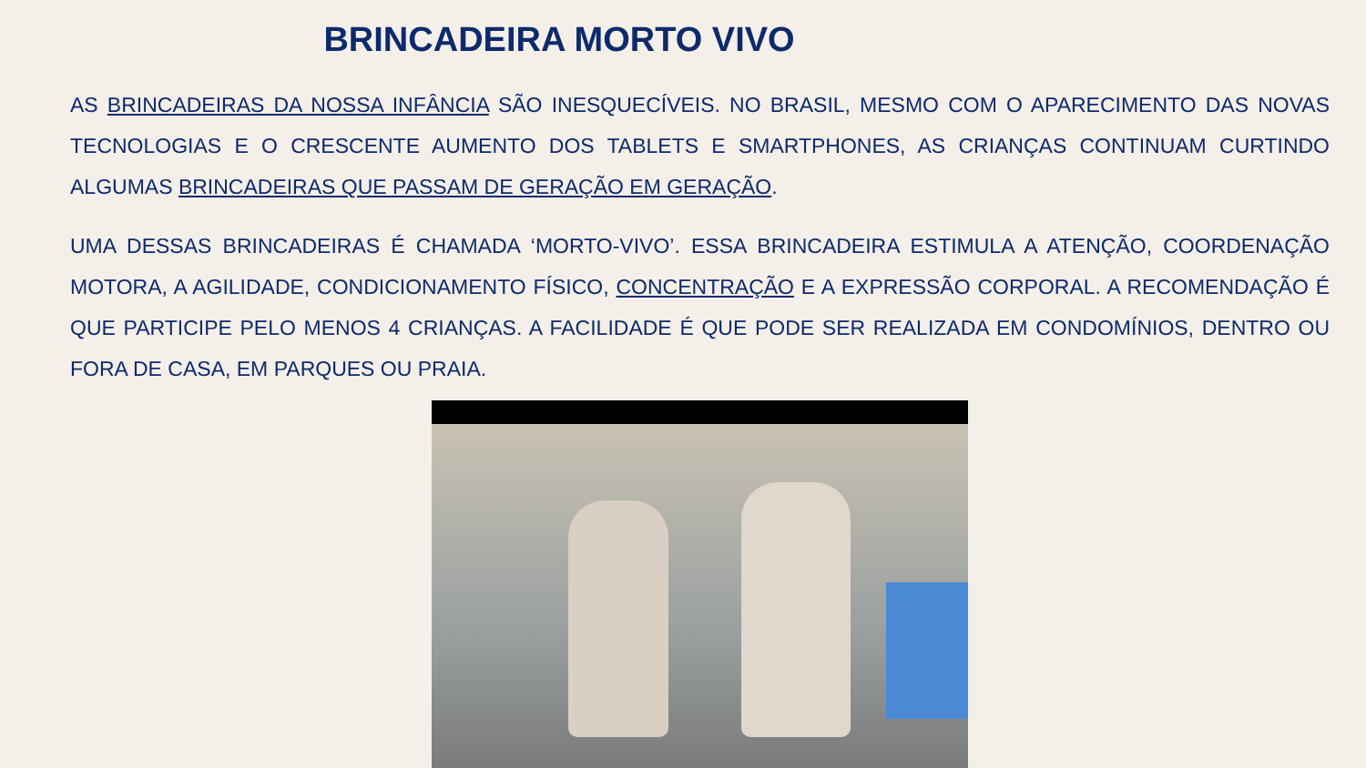BRINCADEIRA MORTO VIVO
AS BRINCADEIRAS DA NOSSA INFÂNCIA SÃO INESQUECÍVEIS. NO BRASIL, MESMO COM O APARECIMENTO DAS NOVAS TECNOLOGIAS E O CRESCENTE AUMENTO DOS TABLETS E SMARTPHONES, AS CRIANÇAS CONTINUAM CURTINDO ALGUMAS BRINCADEIRAS QUE PASSAM DE GERAÇÃO EM GERAÇÃO.
UMA DESSAS BRINCADEIRAS É CHAMADA ‘MORTO-VIVO’. ESSA BRINCADEIRA ESTIMULA A ATENÇÃO, COORDENAÇÃO MOTORA, A AGILIDADE, CONDICIONAMENTO FÍSICO, CONCENTRAÇÃO E A EXPRESSÃO CORPORAL. A RECOMENDAÇÃO É QUE PARTICIPE PELO MENOS 4 CRIANÇAS. A FACILIDADE É QUE PODE SER REALIZADA EM CONDOMÍNIOS, DENTRO OU FORA DE CASA, EM PARQUES OU PRAIA.